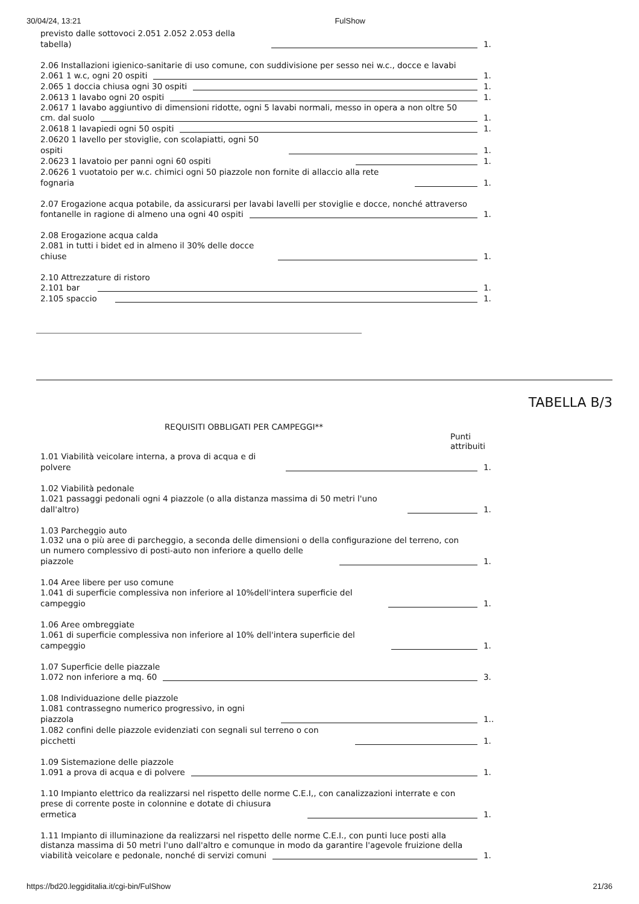30/04/24, 13:21 FulShow
previsto dalle sottovoci 2.051 2.052 2.053 della
tabella) 1.
2.06 Installazioni igienico-sanitarie di uso comune, con suddivisione per sesso nei w.c., docce e lavabi
2.061 1 w.c, ogni 20 ospiti 1.
2.065 1 doccia chiusa ogni 30 ospiti 1.
2.0613 1 lavabo ogni 20 ospiti 1.
2.0617 1 lavabo aggiuntivo di dimensioni ridotte, ogni 5 lavabi normali, messo in opera a non oltre 50
cm. dal suolo 1.
2.0618 1 lavapiedi ogni 50 ospiti 1.
2.0620 1 lavello per stoviglie, con scolapiatti, ogni 50
ospiti 1.
2.0623 1 lavatoio per panni ogni 60 ospiti 1.
2.0626 1 vuotatoio per w.c. chimici ogni 50 piazzole non fornite di allaccio alla rete
fognaria 1.
2.07 Erogazione acqua potabile, da assicurarsi per lavabi lavelli per stoviglie e docce, nonché attraverso
fontanelle in ragione di almeno una ogni 40 ospiti 1.
2.08 Erogazione acqua calda
2.081 in tutti i bidet ed in almeno il 30% delle docce
chiuse 1.
2.10 Attrezzature di ristoro
2.101 bar 1.
2.105 spaccio 1.
TABELLA B/3
REQUISITI OBBLIGATI PER CAMPEGGI**
Punti
attribuiti
1.01 Viabilità veicolare interna, a prova di acqua e di
polvere 1.
1.02 Viabilità pedonale
1.021 passaggi pedonali ogni 4 piazzole (o alla distanza massima di 50 metri l'uno
dall'altro) 1.
1.03 Parcheggio auto
1.032 una o più aree di parcheggio, a seconda delle dimensioni o della configurazione del terreno, con
un numero complessivo di posti-auto non inferiore a quello delle
piazzole 1.
1.04 Aree libere per uso comune
1.041 di superficie complessiva non inferiore al 10%dell'intera superficie del
campeggio 1.
1.06 Aree ombreggiate
1.061 di superficie complessiva non inferiore al 10% dell'intera superficie del
campeggio 1.
1.07 Superficie delle piazzale
1.072 non inferiore a mq. 60 3.
1.08 Individuazione delle piazzole
1.081 contrassegno numerico progressivo, in ogni
piazzola 1..
1.082 confini delle piazzole evidenziati con segnali sul terreno o con
picchetti 1.
1.09 Sistemazione delle piazzole
1.091 a prova di acqua e di polvere 1.
1.10 Impianto elettrico da realizzarsi nel rispetto delle norme C.E.I,, con canalizzazioni interrate e con
prese di corrente poste in colonnine e dotate di chiusura
ermetica 1.
1.11 Impianto di illuminazione da realizzarsi nel rispetto delle norme C.E.I., con punti luce posti alla
distanza massima di 50 metri l'uno dall'altro e comunque in modo da garantire l'agevole fruizione della
viabilità veicolare e pedonale, nonché di servizi comuni 1.
https://bd20.leggiditalia.it/cgi-bin/FulShow 21/36